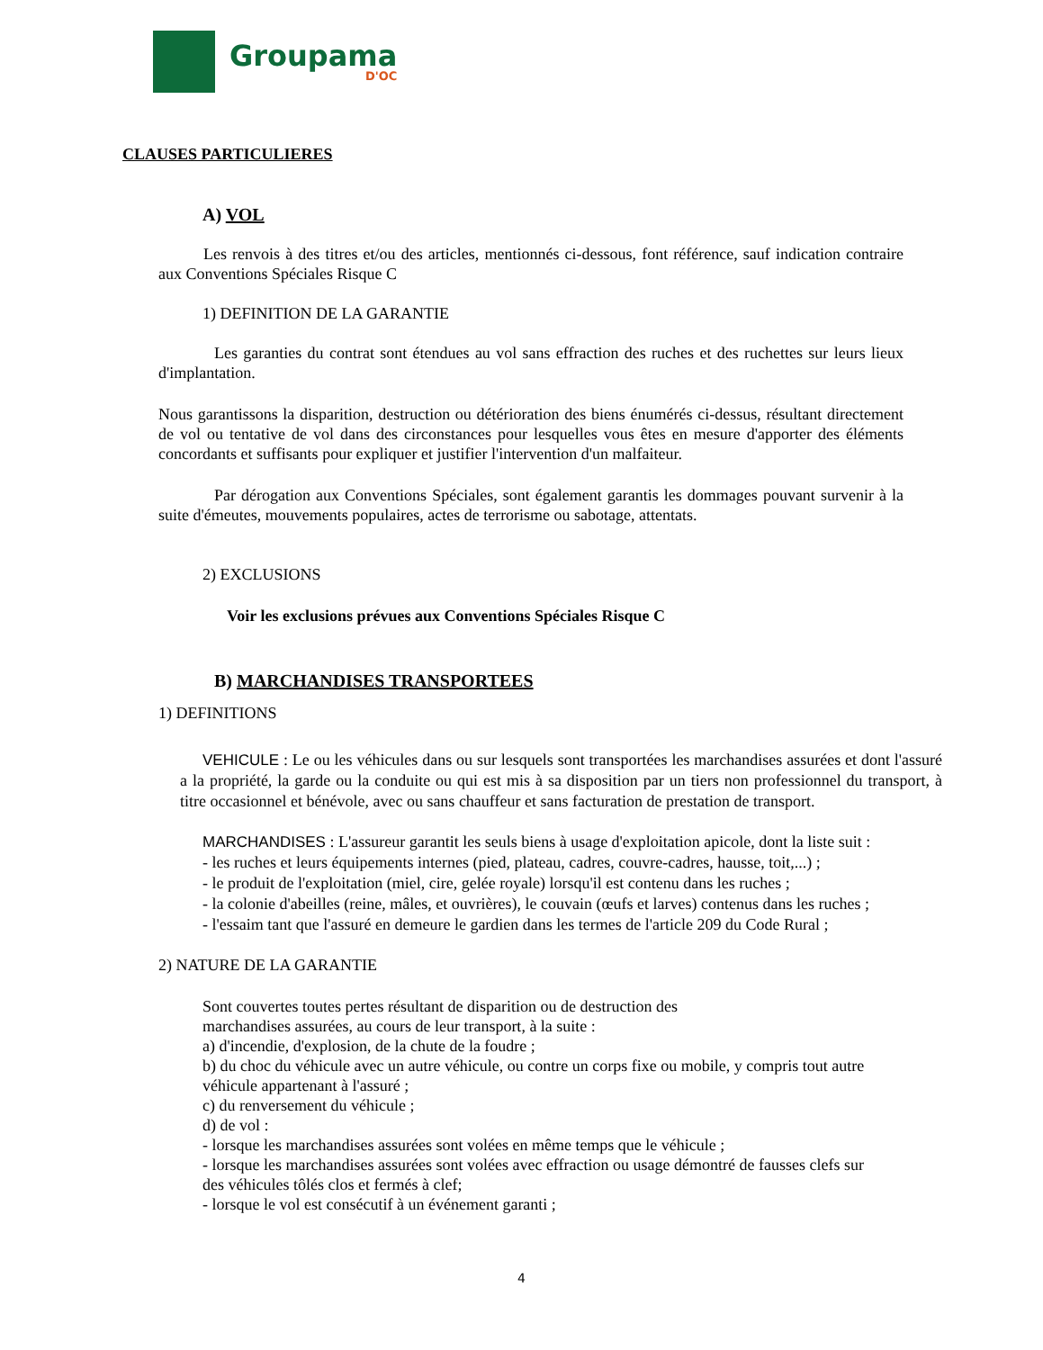Groupama
D'OC
CLAUSES PARTICULIERES
A) VOL
Les renvois à des titres et/ou des articles, mentionnés ci-dessous, font référence, sauf indication contraire aux Conventions Spéciales Risque C
1) DEFINITION DE LA GARANTIE
Les garanties du contrat sont étendues au vol sans effraction des ruches et des ruchettes sur leurs lieux d'implantation.
Nous garantissons la disparition, destruction ou détérioration des biens énumérés ci-dessus, résultant directement de vol ou tentative de vol dans des circonstances pour lesquelles vous êtes en mesure d'apporter des éléments concordants et suffisants pour expliquer et justifier l'intervention d'un malfaiteur.
Par dérogation aux Conventions Spéciales, sont également garantis les dommages pouvant survenir à la suite d'émeutes, mouvements populaires, actes de terrorisme ou sabotage, attentats.
2) EXCLUSIONS
Voir les exclusions prévues aux Conventions Spéciales Risque C
B) MARCHANDISES TRANSPORTEES
1) DEFINITIONS
VEHICULE : Le ou les véhicules dans ou sur lesquels sont transportées les marchandises assurées et dont l'assuré a la propriété, la garde ou la conduite ou qui est mis à sa disposition par un tiers non professionnel du transport, à titre occasionnel et bénévole, avec ou sans chauffeur et sans facturation de prestation de transport.
MARCHANDISES : L'assureur garantit les seuls biens à usage d'exploitation apicole, dont la liste suit :
- les ruches et leurs équipements internes (pied, plateau, cadres, couvre-cadres, hausse, toit,...) ;
- le produit de l'exploitation (miel, cire, gelée royale) lorsqu'il est contenu dans les ruches ;
- la colonie d'abeilles (reine, mâles, et ouvrières), le couvain (œufs et larves) contenus dans les ruches ;
- l'essaim tant que l'assuré en demeure le gardien dans les termes de l'article 209 du Code Rural ;
2) NATURE DE LA GARANTIE
Sont couvertes toutes pertes résultant de disparition ou de destruction des
marchandises assurées, au cours de leur transport, à la suite :
a) d'incendie, d'explosion, de la chute de la foudre ;
b) du choc du véhicule avec un autre véhicule, ou contre un corps fixe ou mobile, y compris tout autre véhicule appartenant à l'assuré ;
c) du renversement du véhicule ;
d) de vol :
- lorsque les marchandises assurées sont volées en même temps que le véhicule ;
- lorsque les marchandises assurées sont volées avec effraction ou usage démontré de fausses clefs sur des véhicules tôlés clos et fermés à clef;
- lorsque le vol est consécutif à un événement garanti ;
4